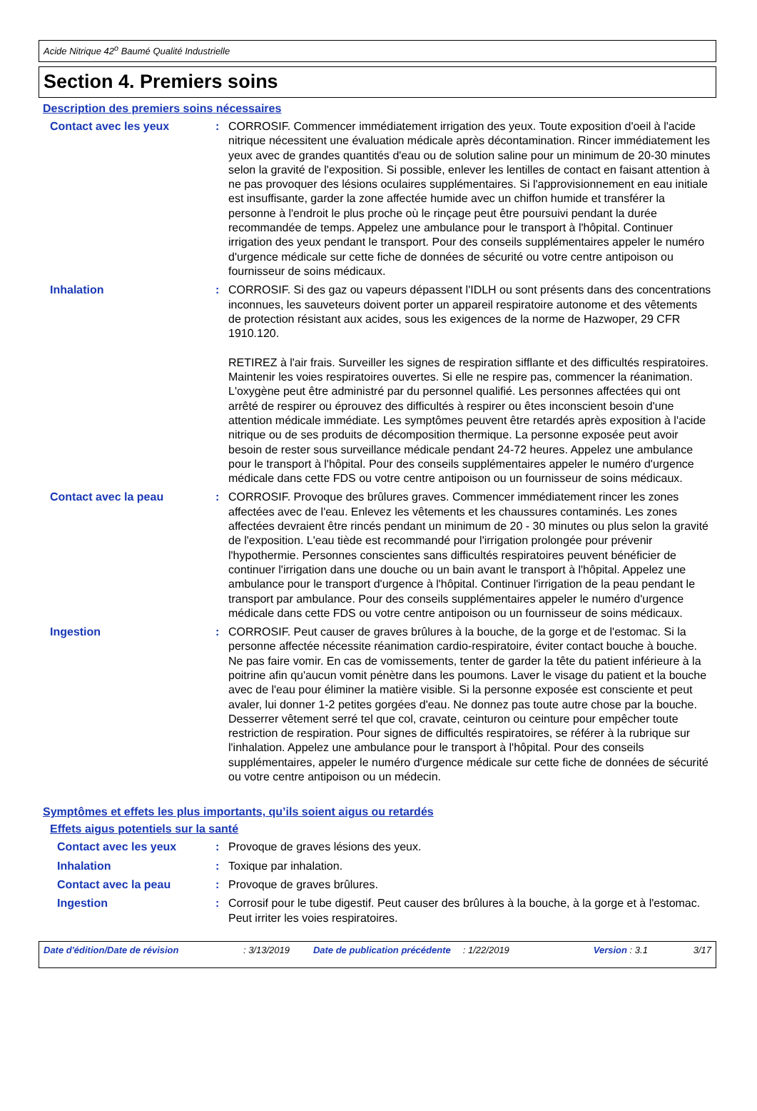Acide Nitrique 42<sup>o</sup> Baumé Qualité Industrielle
Section 4. Premiers soins
Description des premiers soins nécessaires
Contact avec les yeux : CORROSIF. Commencer immédiatement irrigation des yeux. Toute exposition d'oeil à l'acide nitrique nécessitent une évaluation médicale après décontamination. Rincer immédiatement les yeux avec de grandes quantités d'eau ou de solution saline pour un minimum de 20-30 minutes selon la gravité de l'exposition. Si possible, enlever les lentilles de contact en faisant attention à ne pas provoquer des lésions oculaires supplémentaires. Si l'approvisionnement en eau initiale est insuffisante, garder la zone affectée humide avec un chiffon humide et transférer la personne à l'endroit le plus proche où le rinçage peut être poursuivi pendant la durée recommandée de temps. Appelez une ambulance pour le transport à l'hôpital. Continuer irrigation des yeux pendant le transport. Pour des conseils supplémentaires appeler le numéro d'urgence médicale sur cette fiche de données de sécurité ou votre centre antipoison ou fournisseur de soins médicaux.
Inhalation : CORROSIF. Si des gaz ou vapeurs dépassent l'IDLH ou sont présents dans des concentrations inconnues, les sauveteurs doivent porter un appareil respiratoire autonome et des vêtements de protection résistant aux acides, sous les exigences de la norme de Hazwoper, 29 CFR 1910.120.
RETIREZ à l'air frais. Surveiller les signes de respiration sifflante et des difficultés respiratoires. Maintenir les voies respiratoires ouvertes. Si elle ne respire pas, commencer la réanimation. L'oxygène peut être administré par du personnel qualifié. Les personnes affectées qui ont arrêté de respirer ou éprouvez des difficultés à respirer ou êtes inconscient besoin d'une attention médicale immédiate. Les symptômes peuvent être retardés après exposition à l'acide nitrique ou de ses produits de décomposition thermique. La personne exposée peut avoir besoin de rester sous surveillance médicale pendant 24-72 heures. Appelez une ambulance pour le transport à l'hôpital. Pour des conseils supplémentaires appeler le numéro d'urgence médicale dans cette FDS ou votre centre antipoison ou un fournisseur de soins médicaux.
Contact avec la peau : CORROSIF. Provoque des brûlures graves. Commencer immédiatement rincer les zones affectées avec de l'eau. Enlevez les vêtements et les chaussures contaminés. Les zones affectées devraient être rincés pendant un minimum de 20 - 30 minutes ou plus selon la gravité de l'exposition. L'eau tiède est recommandé pour l'irrigation prolongée pour prévenir l'hypothermie. Personnes conscientes sans difficultés respiratoires peuvent bénéficier de continuer l'irrigation dans une douche ou un bain avant le transport à l'hôpital. Appelez une ambulance pour le transport d'urgence à l'hôpital. Continuer l'irrigation de la peau pendant le transport par ambulance. Pour des conseils supplémentaires appeler le numéro d'urgence médicale dans cette FDS ou votre centre antipoison ou un fournisseur de soins médicaux.
Ingestion : CORROSIF. Peut causer de graves brûlures à la bouche, de la gorge et de l'estomac. Si la personne affectée nécessite réanimation cardio-respiratoire, éviter contact bouche à bouche. Ne pas faire vomir. En cas de vomissements, tenter de garder la tête du patient inférieure à la poitrine afin qu'aucun vomit pénètre dans les poumons. Laver le visage du patient et la bouche avec de l'eau pour éliminer la matière visible. Si la personne exposée est consciente et peut avaler, lui donner 1-2 petites gorgées d'eau. Ne donnez pas toute autre chose par la bouche. Desserrer vêtement serré tel que col, cravate, ceinturon ou ceinture pour empêcher toute restriction de respiration. Pour signes de difficultés respiratoires, se référer à la rubrique sur l'inhalation. Appelez une ambulance pour le transport à l'hôpital. Pour des conseils supplémentaires, appeler le numéro d'urgence médicale sur cette fiche de données de sécurité ou votre centre antipoison ou un médecin.
Symptômes et effets les plus importants, qu’ils soient aigus ou retardés
Effets aigus potentiels sur la santé
Contact avec les yeux : Provoque de graves lésions des yeux.
Inhalation : Toxique par inhalation.
Contact avec la peau : Provoque de graves brûlures.
Ingestion : Corrosif pour le tube digestif. Peut causer des brûlures à la bouche, à la gorge et à l'estomac. Peut irriter les voies respiratoires.
Date d'édition/Date de révision : 3/13/2019 Date de publication précédente
: 1/22/2019 Version : 3.1 3/17